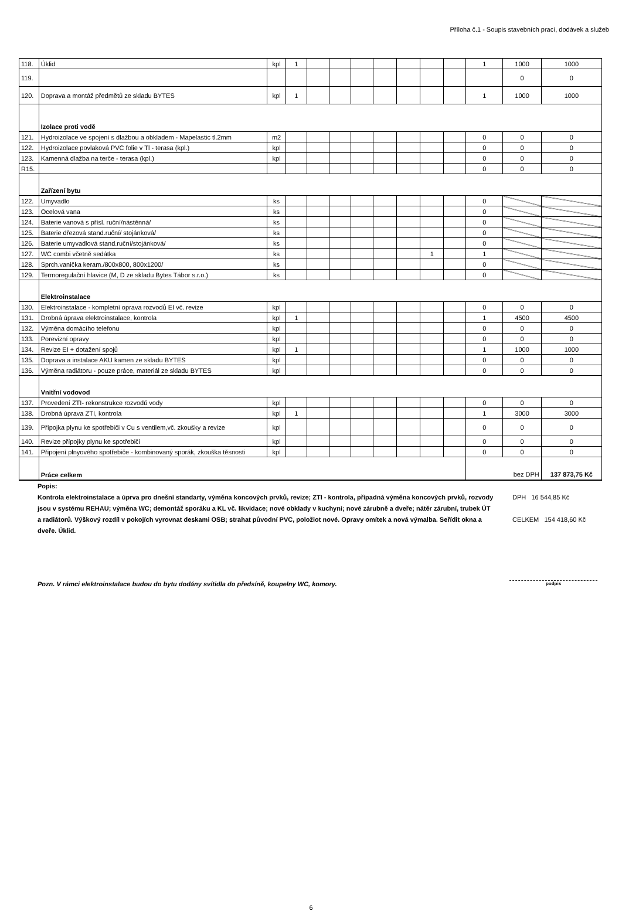Příloha č.1 - Soupis stavebních prací, dodávek a služeb
| 118. | Úklid | kpl | 1 | | | | | | | | 1 | 1000 | 1000 |
| 119. | | | | | | | | | | | | 0 | 0 |
| 120. | Doprava a montáž předmětů ze skladu BYTES | kpl | 1 | | | | | | | | 1 | 1000 | 1000 |
| | Izolace proti vodě | | | | | | | | | | | | |
| 121. | Hydroizolace ve spojení s dlažbou a obkladem - Mapelastic tl.2mm | m2 | | | | | | | | | 0 | 0 | 0 |
| 122. | Hydroizolace povlaková PVC folie v Tl - terasa (kpl.) | kpl | | | | | | | | | 0 | 0 | 0 |
| 123. | Kamenná dlažba na terče - terasa (kpl.) | kpl | | | | | | | | | 0 | 0 | 0 |
| R15. | | | | | | | | | | | 0 | 0 | 0 |
| | Zařízení bytu | | | | | | | | | | | | |
| 122. | Umyvadlo | ks | | | | | | | | | 0 | | |
| 123. | Ocelová vana | ks | | | | | | | | | 0 | | |
| 124. | Baterie vanová s přísl. ruční/nástěnná/ | ks | | | | | | | | | 0 | | |
| 125. | Baterie dřezová stand.ruční/ stojánková/ | ks | | | | | | | | | 0 | | |
| 126. | Baterie umyvadlová stand.ruční/stojánková/ | ks | | | | | | | | | 0 | | |
| 127. | WC combi včetně sedátka | ks | | | | | | | 1 | | 1 | | |
| 128. | Sprch.vanička keram./800x800, 800x1200/ | ks | | | | | | | | | 0 | | |
| 129. | Termoregulační hlavice (M, D ze skladu Bytes Tábor s.r.o.) | ks | | | | | | | | | 0 | | |
| | Elektroinstalace | | | | | | | | | | | | |
| 130. | Elektroinstalace - kompletní oprava rozvodů EI vč. revize | kpl | | | | | | | | | 0 | 0 | 0 |
| 131. | Drobná úprava elektroinstalace, kontrola | kpl | 1 | | | | | | | | 1 | 4500 | 4500 |
| 132. | Výměna domácího telefonu | kpl | | | | | | | | | 0 | 0 | 0 |
| 133. | Porevizní opravy | kpl | | | | | | | | | 0 | 0 | 0 |
| 134. | Revize EI + dotažení spojů | kpl | 1 | | | | | | | | 1 | 1000 | 1000 |
| 135. | Doprava a instalace AKU kamen ze skladu BYTES | kpl | | | | | | | | | 0 | 0 | 0 |
| 136. | Výměna radiátoru - pouze práce, materiál ze skladu BYTES | kpl | | | | | | | | | 0 | 0 | 0 |
| | Vnitřní vodovod | | | | | | | | | | | | |
| 137. | Provedení ZTI- rekonstrukce rozvodů vody | kpl | | | | | | | | | 0 | 0 | 0 |
| 138. | Drobná úprava ZTI, kontrola | kpl | 1 | | | | | | | | 1 | 3000 | 3000 |
| 139. | Přípojka plynu ke spotřebiči v Cu s ventilem,vč. zkoušky a revize | kpl | | | | | | | | | 0 | 0 | 0 |
| 140. | Revize přípojky plynu ke spotřebiči | kpl | | | | | | | | | 0 | 0 | 0 |
| 141. | Připojení plnyového spotřebiče - kombinovaný sporák, zkouška těsnosti | kpl | | | | | | | | | 0 | 0 | 0 |
| | Práce celkem | | | | | | | | | | bez DPH | | 137 873,75 Kč |
Popis:
Kontrola elektroinstalace a úprva pro dnešní standarty, výměna koncových prvků, revize; ZTI - kontrola, případná výměna koncových prvků, rozvody jsou v systému REHAU; výměna WC; demontáž sporáku a KL vč. likvidace; nové obklady v kuchyni; nové zárubně a dveře; nátěr zárubní, trubek ÚT a radiátorů. Výškový rozdíl v pokojích vyrovnat deskami OSB; strahat původní PVC, položiot nové. Opravy omítek a nová výmalba. Seřídit okna a dveře. Úklid.
DPH 16 544,85 Kč
CELKEM 154 418,60 Kč
Pozn. V rámci elektroinstalace budou do bytu dodány svítidla do předsíně, koupelny WC, komory. podpis
6